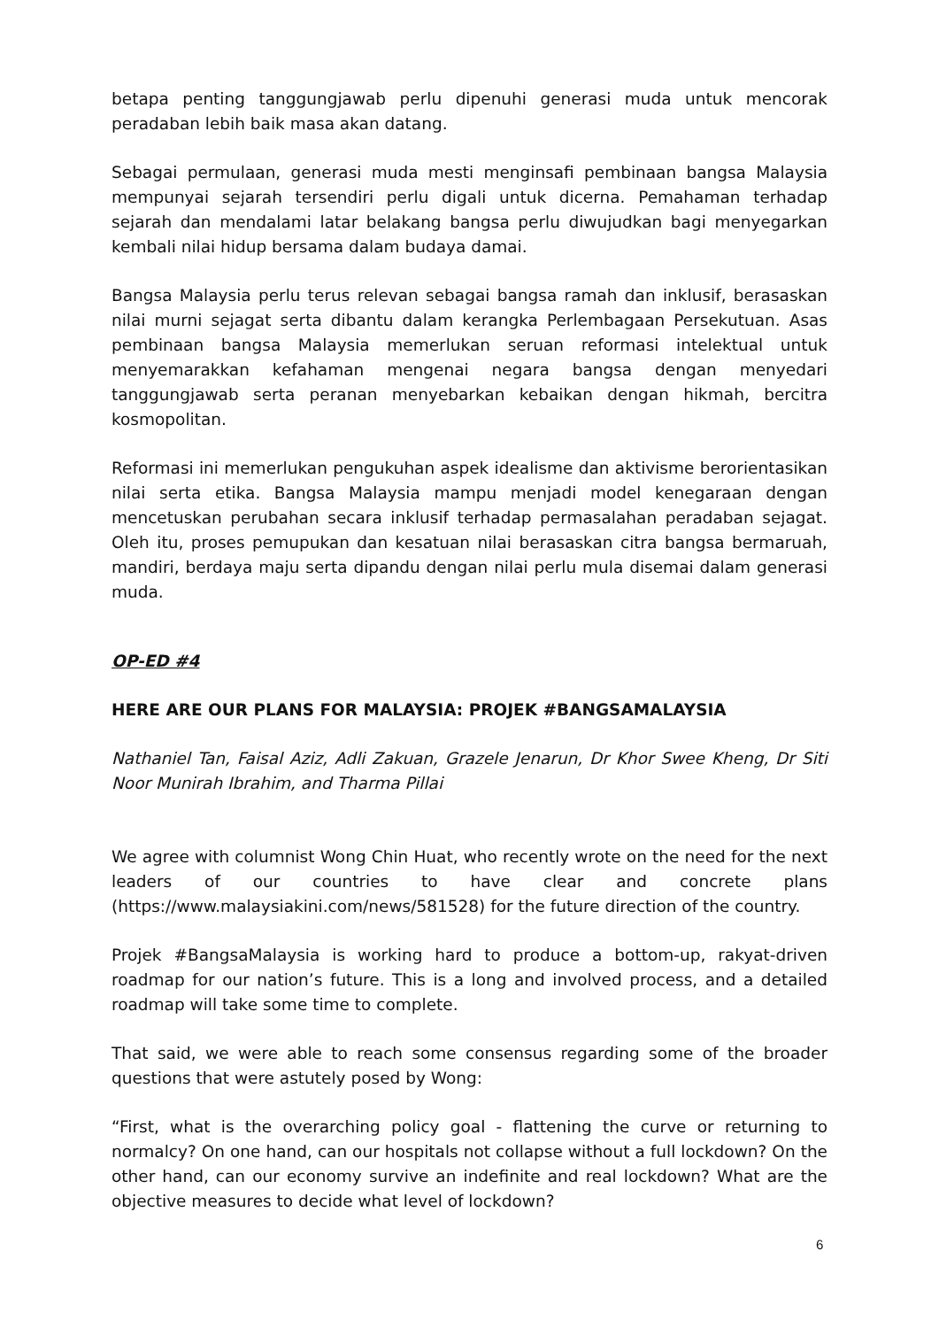betapa penting tanggungjawab perlu dipenuhi generasi muda untuk mencorak peradaban lebih baik masa akan datang.
Sebagai permulaan, generasi muda mesti menginsafi pembinaan bangsa Malaysia mempunyai sejarah tersendiri perlu digali untuk dicerna. Pemahaman terhadap sejarah dan mendalami latar belakang bangsa perlu diwujudkan bagi menyegarkan kembali nilai hidup bersama dalam budaya damai.
Bangsa Malaysia perlu terus relevan sebagai bangsa ramah dan inklusif, berasaskan nilai murni sejagat serta dibantu dalam kerangka Perlembagaan Persekutuan. Asas pembinaan bangsa Malaysia memerlukan seruan reformasi intelektual untuk menyemarakkan kefahaman mengenai negara bangsa dengan menyedari tanggungjawab serta peranan menyebarkan kebaikan dengan hikmah, bercitra kosmopolitan.
Reformasi ini memerlukan pengukuhan aspek idealisme dan aktivisme berorientasikan nilai serta etika. Bangsa Malaysia mampu menjadi model kenegaraan dengan mencetuskan perubahan secara inklusif terhadap permasalahan peradaban sejagat. Oleh itu, proses pemupukan dan kesatuan nilai berasaskan citra bangsa bermaruah, mandiri, berdaya maju serta dipandu dengan nilai perlu mula disemai dalam generasi muda.
OP-ED #4
HERE ARE OUR PLANS FOR MALAYSIA: PROJEK #BANGSAMALAYSIA
Nathaniel Tan, Faisal Aziz, Adli Zakuan, Grazele Jenarun, Dr Khor Swee Kheng, Dr Siti Noor Munirah Ibrahim, and Tharma Pillai
We agree with columnist Wong Chin Huat, who recently wrote on the need for the next leaders of our countries to have clear and concrete plans (https://www.malaysiakini.com/news/581528) for the future direction of the country.
Projek #BangsaMalaysia is working hard to produce a bottom-up, rakyat-driven roadmap for our nation’s future. This is a long and involved process, and a detailed roadmap will take some time to complete.
That said, we were able to reach some consensus regarding some of the broader questions that were astutely posed by Wong:
“First, what is the overarching policy goal - flattening the curve or returning to normalcy? On one hand, can our hospitals not collapse without a full lockdown? On the other hand, can our economy survive an indefinite and real lockdown? What are the objective measures to decide what level of lockdown?
6